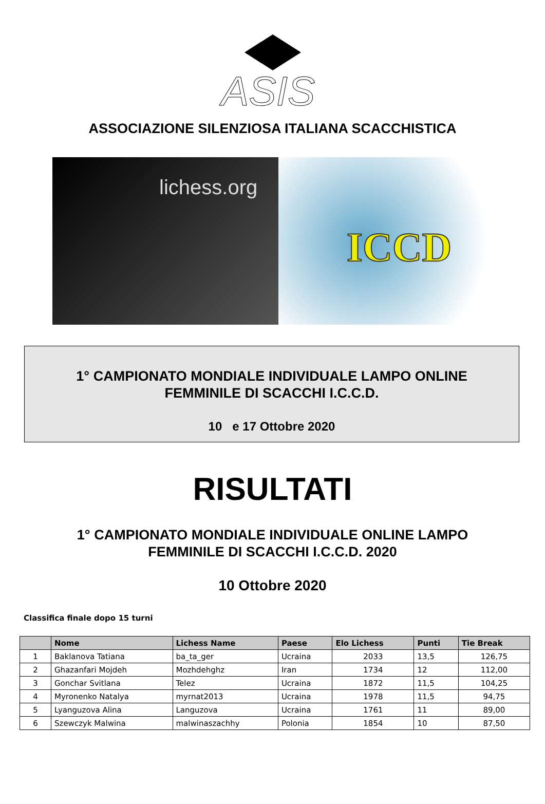ASIS
ASSOCIAZIONE SILENZIOSA ITALIANA SCACCHISTICA
lichess.org
ICCD
1° CAMPIONATO MONDIALE INDIVIDUALE LAMPO ONLINE
FEMMINILE DI SCACCHI I.C.C.D.
10 e 17 Ottobre 2020
RISULTATI
1° CAMPIONATO MONDIALE INDIVIDUALE ONLINE LAMPO
FEMMINILE DI SCACCHI I.C.C.D. 2020
10 Ottobre 2020
Classifica finale dopo 15 turni
| | Nome | Lichess Name | Paese | Elo Lichess | Punti | Tie Break |
| --- | --- | --- | --- | --- | --- | --- |
| 1 | Baklanova Tatiana | ba_ta_ger | Ucraina | 2033 | 13,5 | 126,75 |
| 2 | Ghazanfari Mojdeh | Mozhdehghz | Iran | 1734 | 12 | 112,00 |
| 3 | Gonchar Svitlana | Telez | Ucraina | 1872 | 11,5 | 104,25 |
| 4 | Myronenko Natalya | myrnat2013 | Ucraina | 1978 | 11,5 | 94,75 |
| 5 | Lyanguzova Alina | Languzova | Ucraina | 1761 | 11 | 89,00 |
| 6 | Szewczyk Malwina | malwinaszachhy | Polonia | 1854 | 10 | 87,50 |